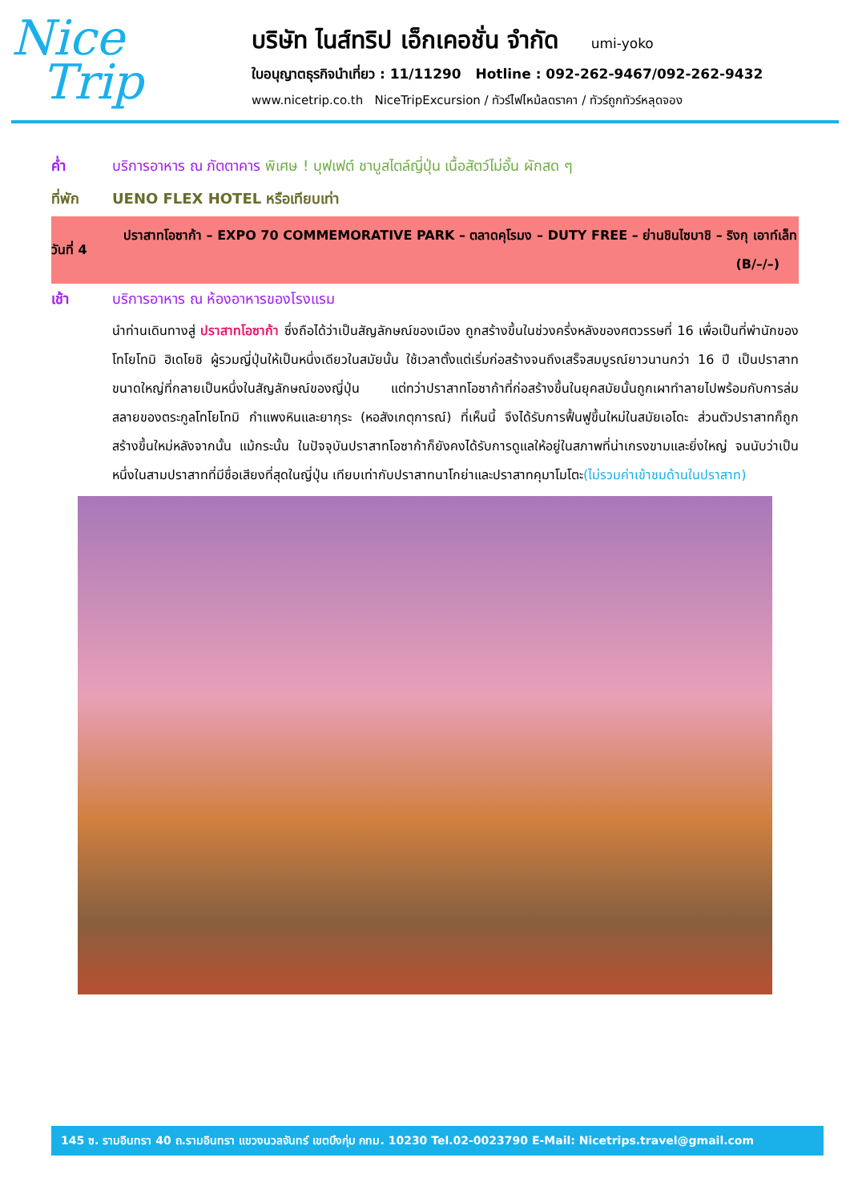Nice
Trip
บริษัท ไนส์ทริป เอ็กเคอชั่น จำกัด umi-yoko
ใบอนุญาตธุรกิจนำเที่ยว : 11/11290 Hotline : 092-262-9467/092-262-9432
www.nicetrip.co.th NiceTripExcursion / ทัวร์ไฟไหม้ลดราคา / ทัวร์ถูกทัวร์หลุดจอง
ค่ำ บริการอาหาร ณ ภัตตาคาร พิเศษ ! บุฟเฟต์ ชาบูสไตล์ญี่ปุ่น เนื้อสัตว์ไม่อั้น ผักสด ๆ
ที่พัก UENO FLEX HOTEL หรือเทียบเท่า
วันที่ 4
ปราสาทโอซาก้า – EXPO 70 COMMEMORATIVE PARK – ตลาดคุโรมง – DUTY FREE – ย่านชินไซบาชิ – ริงกุ เอาท์เล็ท (B/–/–)
เช้า บริการอาหาร ณ ห้องอาหารของโรงแรม
นำท่านเดินทางสู่ ปราสาทโอซาก้า ซึ่งถือได้ว่าเป็นสัญลักษณ์ของเมือง ถูกสร้างขึ้นในช่วงครึ่งหลังของศตวรรษที่ 16 เพื่อเป็นที่พำนักของโทโยโทมิ ฮิเดโยชิ ผู้รวมญี่ปุ่นให้เป็นหนึ่งเดียวในสมัยนั้น ใช้เวลาตั้งแต่เริ่มก่อสร้างจนถึงเสร็จสมบูรณ์ยาวนานกว่า 16 ปี เป็นปราสาทขนาดใหญ่ที่กลายเป็นหนึ่งในสัญลักษณ์ของญี่ปุ่น แต่ทว่าปราสาทโอซาก้าที่ก่อสร้างขึ้นในยุคสมัยนั้นถูกเผาทำลายไปพร้อมกับการล่มสลายของตระกูลโทโยโทมิ กำแพงหินและยากุระ (หอสังเกตุการณ์) ที่เห็นนี้ จึงได้รับการฟื้นฟูขึ้นใหม่ในสมัยเอโดะ ส่วนตัวปราสาทก็ถูกสร้างขึ้นใหม่หลังจากนั้น แม้กระนั้น ในปัจจุบันปราสาทโอซาก้าก็ยังคงได้รับการดูแลให้อยู่ในสภาพที่น่าเกรงขามและยิ่งใหญ่ จนนับว่าเป็นหนึ่งในสามปราสาทที่มีชื่อเสียงที่สุดในญี่ปุ่น เทียบเท่ากับปราสาทนาโกย่าและปราสาทคุมาโมโตะ(ไม่รวมค่าเข้าชมด้านในปราสาท)
145 ซ. รามอินทรา 40 ถ.รามอินทรา แขวงนวลจันทร์ เขตบึงกุ่ม กทม. 10230 Tel.02-0023790 E-Mail: Nicetrips.travel@gmail.com